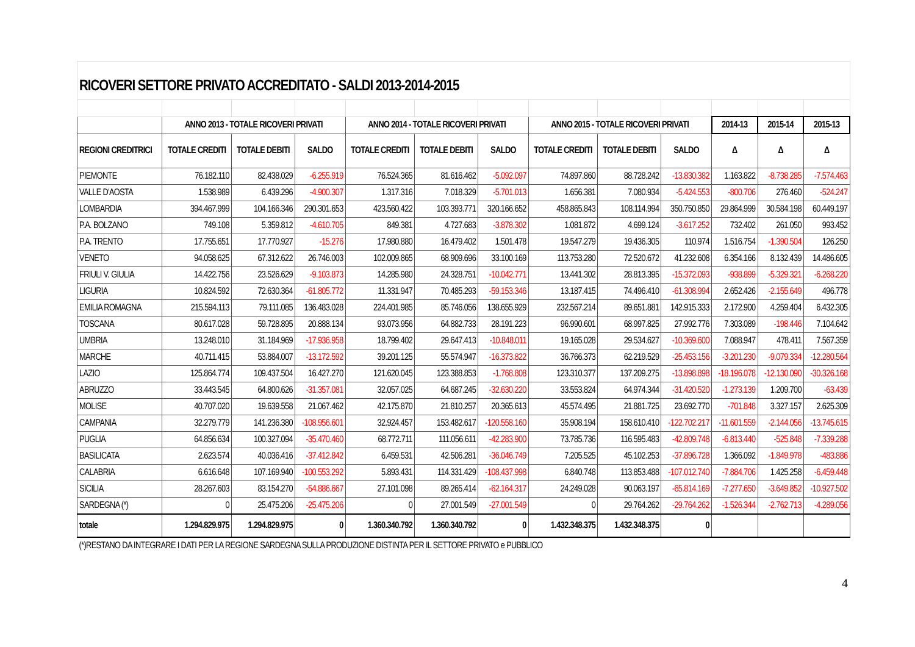RICOVERI SETTORE PRIVATO ACCREDITATO - SALDI 2013-2014-2015
| | ANNO 2013 - TOTALE RICOVERI PRIVATI | | | ANNO 2014 - TOTALE RICOVERI PRIVATI | | | ANNO 2015 - TOTALE RICOVERI PRIVATI | | | 2014-13 | 2015-14 | 2015-13 |
| --- | --- | --- | --- | --- | --- | --- | --- | --- | --- | --- | --- | --- |
| REGIONI CREDITRICI | TOTALE CREDITI | TOTALE DEBITI | SALDO | TOTALE CREDITI | TOTALE DEBITI | SALDO | TOTALE CREDITI | TOTALE DEBITI | SALDO | Δ | Δ | Δ |
| PIEMONTE | 76.182.110 | 82.438.029 | -6.255.919 | 76.524.365 | 81.616.462 | -5.092.097 | 74.897.860 | 88.728.242 | -13.830.382 | 1.163.822 | -8.738.285 | -7.574.463 |
| VALLE D'AOSTA | 1.538.989 | 6.439.296 | -4.900.307 | 1.317.316 | 7.018.329 | -5.701.013 | 1.656.381 | 7.080.934 | -5.424.553 | -800.706 | 276.460 | -524.247 |
| LOMBARDIA | 394.467.999 | 104.166.346 | 290.301.653 | 423.560.422 | 103.393.771 | 320.166.652 | 458.865.843 | 108.114.994 | 350.750.850 | 29.864.999 | 30.584.198 | 60.449.197 |
| P.A. BOLZANO | 749.108 | 5.359.812 | -4.610.705 | 849.381 | 4.727.683 | -3.878.302 | 1.081.872 | 4.699.124 | -3.617.252 | 732.402 | 261.050 | 993.452 |
| P.A. TRENTO | 17.755.651 | 17.770.927 | -15.276 | 17.980.880 | 16.479.402 | 1.501.478 | 19.547.279 | 19.436.305 | 110.974 | 1.516.754 | -1.390.504 | 126.250 |
| VENETO | 94.058.625 | 67.312.622 | 26.746.003 | 102.009.865 | 68.909.696 | 33.100.169 | 113.753.280 | 72.520.672 | 41.232.608 | 6.354.166 | 8.132.439 | 14.486.605 |
| FRIULI V. GIULIA | 14.422.756 | 23.526.629 | -9.103.873 | 14.285.980 | 24.328.751 | -10.042.771 | 13.441.302 | 28.813.395 | -15.372.093 | -938.899 | -5.329.321 | -6.268.220 |
| LIGURIA | 10.824.592 | 72.630.364 | -61.805.772 | 11.331.947 | 70.485.293 | -59.153.346 | 13.187.415 | 74.496.410 | -61.308.994 | 2.652.426 | -2.155.649 | 496.778 |
| EMILIA ROMAGNA | 215.594.113 | 79.111.085 | 136.483.028 | 224.401.985 | 85.746.056 | 138.655.929 | 232.567.214 | 89.651.881 | 142.915.333 | 2.172.900 | 4.259.404 | 6.432.305 |
| TOSCANA | 80.617.028 | 59.728.895 | 20.888.134 | 93.073.956 | 64.882.733 | 28.191.223 | 96.990.601 | 68.997.825 | 27.992.776 | 7.303.089 | -198.446 | 7.104.642 |
| UMBRIA | 13.248.010 | 31.184.969 | -17.936.958 | 18.799.402 | 29.647.413 | -10.848.011 | 19.165.028 | 29.534.627 | -10.369.600 | 7.088.947 | 478.411 | 7.567.359 |
| MARCHE | 40.711.415 | 53.884.007 | -13.172.592 | 39.201.125 | 55.574.947 | -16.373.822 | 36.766.373 | 62.219.529 | -25.453.156 | -3.201.230 | -9.079.334 | -12.280.564 |
| LAZIO | 125.864.774 | 109.437.504 | 16.427.270 | 121.620.045 | 123.388.853 | -1.768.808 | 123.310.377 | 137.209.275 | -13.898.898 | -18.196.078 | -12.130.090 | -30.326.168 |
| ABRUZZO | 33.443.545 | 64.800.626 | -31.357.081 | 32.057.025 | 64.687.245 | -32.630.220 | 33.553.824 | 64.974.344 | -31.420.520 | -1.273.139 | 1.209.700 | -63.439 |
| MOLISE | 40.707.020 | 19.639.558 | 21.067.462 | 42.175.870 | 21.810.257 | 20.365.613 | 45.574.495 | 21.881.725 | 23.692.770 | -701.848 | 3.327.157 | 2.625.309 |
| CAMPANIA | 32.279.779 | 141.236.380 | -108.956.601 | 32.924.457 | 153.482.617 | -120.558.160 | 35.908.194 | 158.610.410 | -122.702.217 | -11.601.559 | -2.144.056 | -13.745.615 |
| PUGLIA | 64.856.634 | 100.327.094 | -35.470.460 | 68.772.711 | 111.056.611 | -42.283.900 | 73.785.736 | 116.595.483 | -42.809.748 | -6.813.440 | -525.848 | -7.339.288 |
| BASILICATA | 2.623.574 | 40.036.416 | -37.412.842 | 6.459.531 | 42.506.281 | -36.046.749 | 7.205.525 | 45.102.253 | -37.896.728 | 1.366.092 | -1.849.978 | -483.886 |
| CALABRIA | 6.616.648 | 107.169.940 | -100.553.292 | 5.893.431 | 114.331.429 | -108.437.998 | 6.840.748 | 113.853.488 | -107.012.740 | -7.884.706 | 1.425.258 | -6.459.448 |
| SICILIA | 28.267.603 | 83.154.270 | -54.886.667 | 27.101.098 | 89.265.414 | -62.164.317 | 24.249.028 | 90.063.197 | -65.814.169 | -7.277.650 | -3.649.852 | -10.927.502 |
| SARDEGNA (*) | 0 | 25.475.206 | -25.475.206 | 0 | 27.001.549 | -27.001.549 | 0 | 29.764.262 | -29.764.262 | -1.526.344 | -2.762.713 | -4.289.056 |
| totale | 1.294.829.975 | 1.294.829.975 | 0 | 1.360.340.792 | 1.360.340.792 | 0 | 1.432.348.375 | 1.432.348.375 | 0 | | | |
| (*)RESTANO DA INTEGRARE I DATI PER LA REGIONE SARDEGNA SULLA PRODUZIONE DISTINTA PER IL SETTORE PRIVATO e PUBBLICO | | | | | | | | | | | | |
4